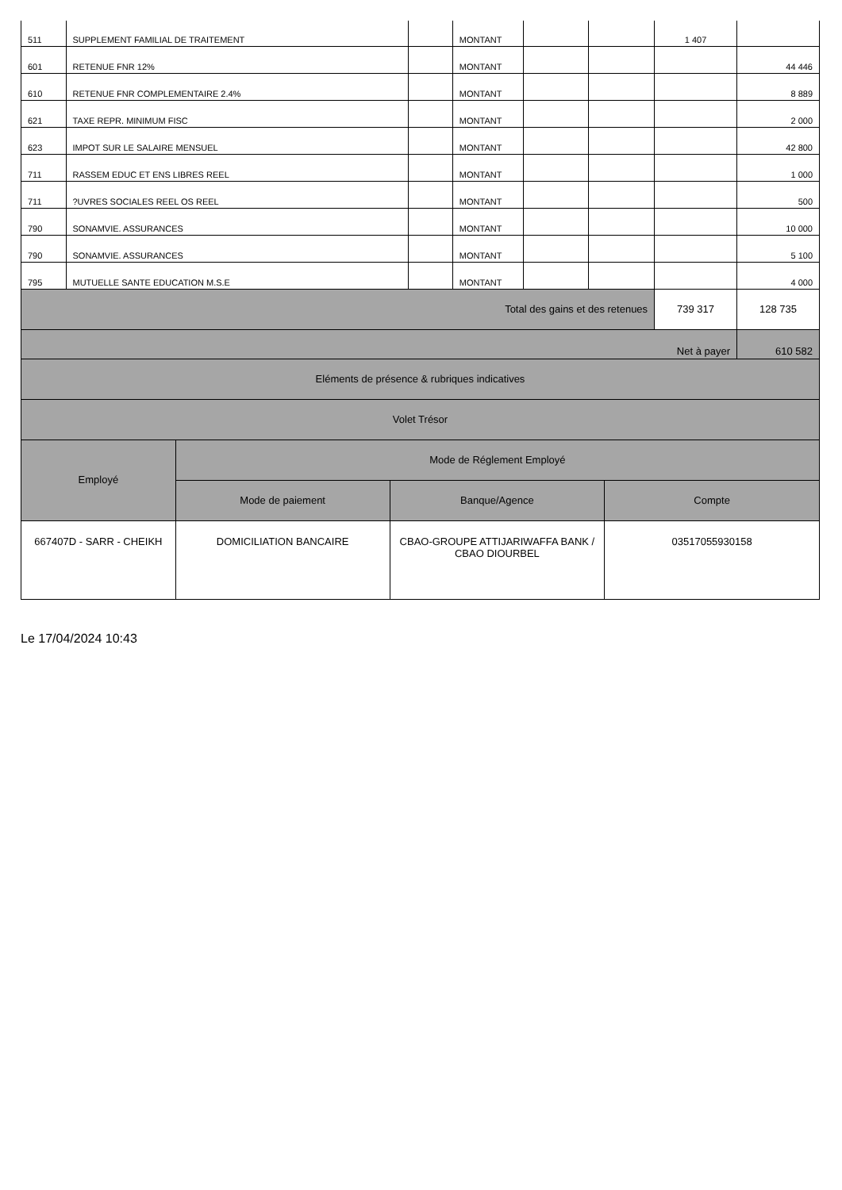| 511 | SUPPLEMENT FAMILIAL DE TRAITEMENT | | MONTANT | | | 1 407 | |
| 601 | RETENUE FNR 12% | | MONTANT | | | | 44 446 |
| 610 | RETENUE FNR COMPLEMENTAIRE 2.4% | | MONTANT | | | | 8 889 |
| 621 | TAXE REPR. MINIMUM FISC | | MONTANT | | | | 2 000 |
| 623 | IMPOT SUR LE SALAIRE MENSUEL | | MONTANT | | | | 42 800 |
| 711 | RASSEM EDUC ET ENS LIBRES REEL | | MONTANT | | | | 1 000 |
| 711 | ?UVRES SOCIALES REEL OS REEL | | MONTANT | | | | 500 |
| 790 | SONAMVIE. ASSURANCES | | MONTANT | | | | 10 000 |
| 790 | SONAMVIE. ASSURANCES | | MONTANT | | | | 5 100 |
| 795 | MUTUELLE SANTE EDUCATION M.S.E | | MONTANT | | | | 4 000 |
| Total des gains et des retenues | | | | | | 739 317 | 128 735 |
| Net à payer | | | | | | | 610 582 |
| Eléments de présence & rubriques indicatives | | | | | | | |
| Volet Trésor | | | | | | | |
| Employé | Mode de Réglement Employé | | |
| | Mode de paiement | Banque/Agence | Compte |
| 667407D - SARR - CHEIKH | DOMICILIATION BANCAIRE | CBAO-GROUPE ATTIJARIWAFFA BANK / CBAO DIOURBEL | 03517055930158 |
Le 17/04/2024 10:43